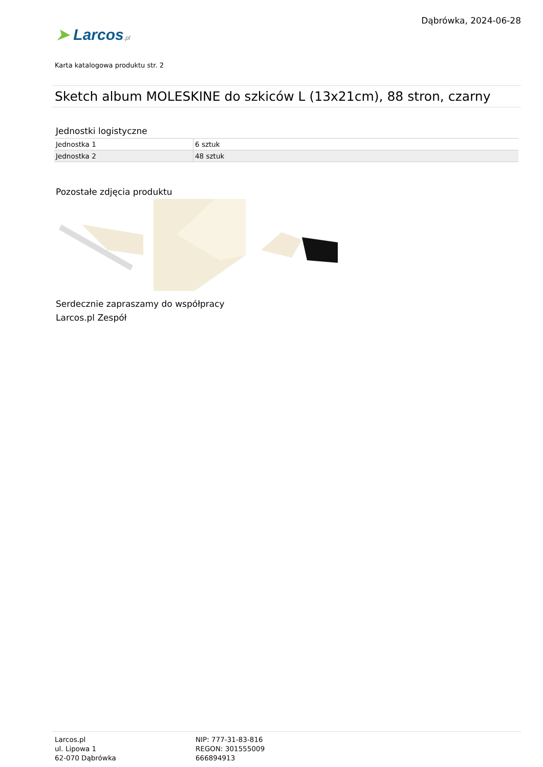➤ Larcos.pl
Dąbrówka, 2024-06-28
Karta katalogowa produktu str. 2
Sketch album MOLESKINE do szkiców L (13x21cm), 88 stron, czarny
Jednostki logistyczne
| Jednostka 1 | 6 sztuk |
| Jednostka 2 | 48 sztuk |
Pozostałe zdjęcia produktu
Serdecznie zapraszamy do współpracy
Larcos.pl Zespół
Larcos.pl
ul. Lipowa 1
62-070 Dąbrówka
NIP: 777-31-83-816
REGON: 301555009
666894913